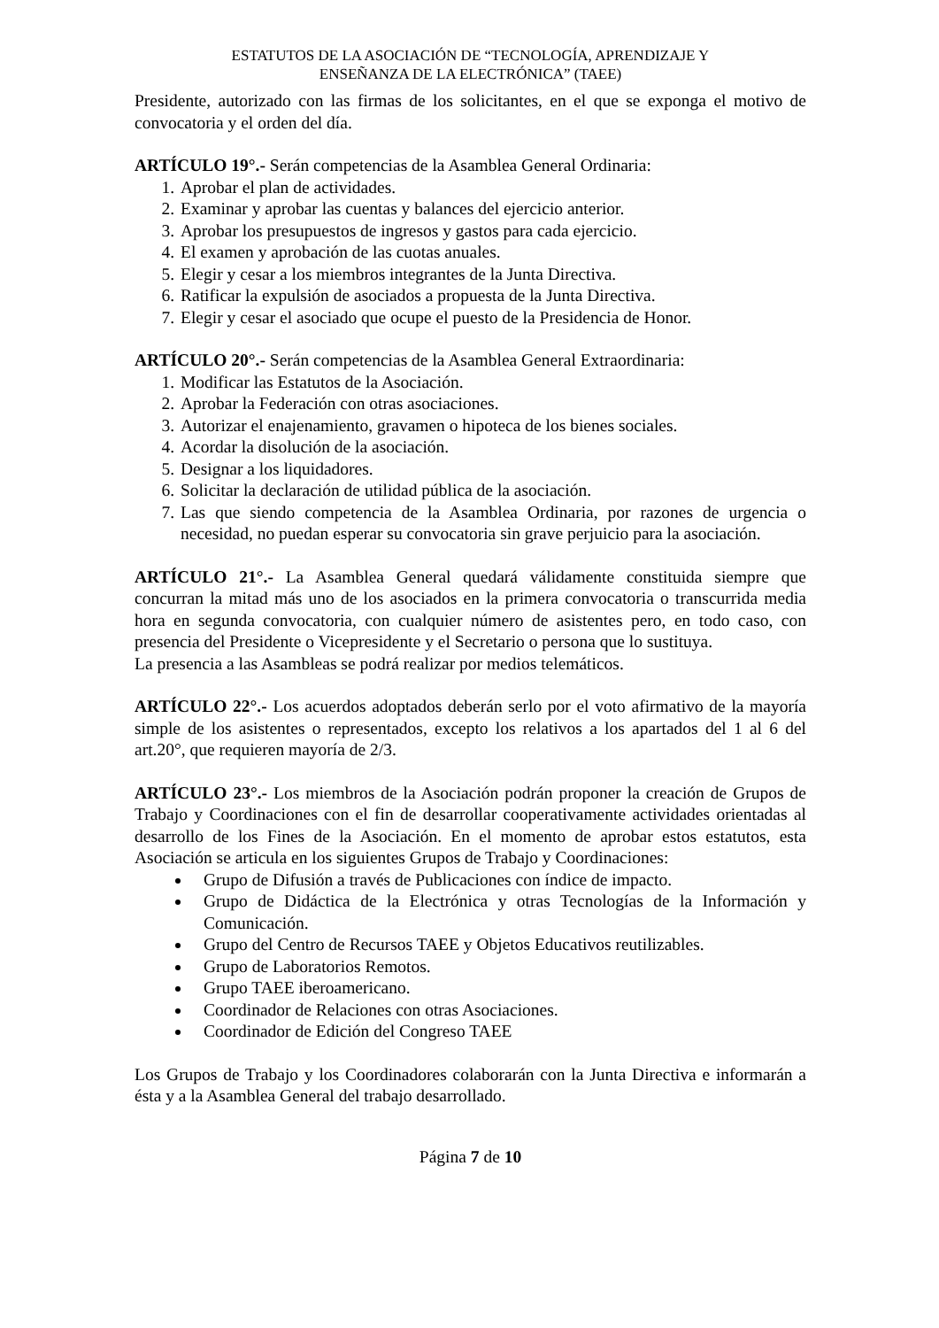ESTATUTOS DE LA ASOCIACIÓN DE “TECNOLOGÍA, APRENDIZAJE Y
ENSEÑANZA DE LA ELECTRÓNICA” (TAEE)
Presidente, autorizado con las firmas de los solicitantes, en el que se exponga el motivo de convocatoria y el orden del día.
ARTÍCULO 19°.- Serán competencias de la Asamblea General Ordinaria:
1. Aprobar el plan de actividades.
2. Examinar y aprobar las cuentas y balances del ejercicio anterior.
3. Aprobar los presupuestos de ingresos y gastos para cada ejercicio.
4. El examen y aprobación de las cuotas anuales.
5. Elegir y cesar a los miembros integrantes de la Junta Directiva.
6. Ratificar la expulsión de asociados a propuesta de la Junta Directiva.
7. Elegir y cesar el asociado que ocupe el puesto de la Presidencia de Honor.
ARTÍCULO 20°.- Serán competencias de la Asamblea General Extraordinaria:
1. Modificar las Estatutos de la Asociación.
2. Aprobar la Federación con otras asociaciones.
3. Autorizar el enajenamiento, gravamen o hipoteca de los bienes sociales.
4. Acordar la disolución de la asociación.
5. Designar a los liquidadores.
6. Solicitar la declaración de utilidad pública de la asociación.
7. Las que siendo competencia de la Asamblea Ordinaria, por razones de urgencia o necesidad, no puedan esperar su convocatoria sin grave perjuicio para la asociación.
ARTÍCULO 21°.- La Asamblea General quedará válidamente constituida siempre que concurran la mitad más uno de los asociados en la primera convocatoria o transcurrida media hora en segunda convocatoria, con cualquier número de asistentes pero, en todo caso, con presencia del Presidente o Vicepresidente y el Secretario o persona que lo sustituya.
La presencia a las Asambleas se podrá realizar por medios telemáticos.
ARTÍCULO 22°.- Los acuerdos adoptados deberán serlo por el voto afirmativo de la mayoría simple de los asistentes o representados, excepto los relativos a los apartados del 1 al 6 del art.20°, que requieren mayoría de 2/3.
ARTÍCULO 23°.- Los miembros de la Asociación podrán proponer la creación de Grupos de Trabajo y Coordinaciones con el fin de desarrollar cooperativamente actividades orientadas al desarrollo de los Fines de la Asociación. En el momento de aprobar estos estatutos, esta Asociación se articula en los siguientes Grupos de Trabajo y Coordinaciones:
Grupo de Difusión a través de Publicaciones con índice de impacto.
Grupo de Didáctica de la Electrónica y otras Tecnologías de la Información y Comunicación.
Grupo del Centro de Recursos TAEE y Objetos Educativos reutilizables.
Grupo de Laboratorios Remotos.
Grupo TAEE iberoamericano.
Coordinador de Relaciones con otras Asociaciones.
Coordinador de Edición del Congreso TAEE
Los Grupos de Trabajo y los Coordinadores colaborarán con la Junta Directiva e informarán a ésta y a la Asamblea General del trabajo desarrollado.
Página 7 de 10